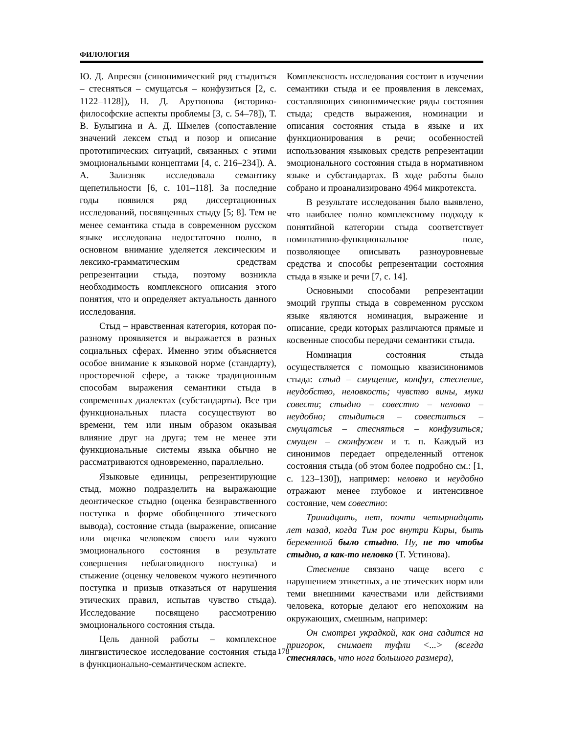ФИЛОЛОГИЯ
Ю. Д. Апресян (синонимический ряд стыдиться – стесняться – смущатсья – конфузиться [2, с. 1122–1128]), Н. Д. Арутюнова (историко-философские аспекты проблемы [3, с. 54–78]), Т. В. Булыгина и А. Д. Шмелев (сопоставление значений лексем стыд и позор и описание прототипических ситуаций, связанных с этими эмоциональными концептами [4, с. 216–234]). А. А. Зализняк исследовала семантику щепетильности [6, с. 101–118]. За последние годы появился ряд диссертационных исследований, посвященных стыду [5; 8]. Тем не менее семантика стыда в современном русском языке исследована недостаточно полно, в основном внимание уделяется лексическим и лексико-грамматическим средствам репрезентации стыда, поэтому возникла необходимость комплексного описания этого понятия, что и определяет актуальность данного исследования.
Стыд – нравственная категория, которая по-разному проявляется и выражается в разных социальных сферах. Именно этим объясняется особое внимание к языковой норме (стандарту), просторечной сфере, а также традиционным способам выражения семантики стыда в современных диалектах (субстандарты). Все три функциональных пласта сосуществуют во времени, тем или иным образом оказывая влияние друг на друга; тем не менее эти функциональные системы языка обычно не рассматриваются одновременно, параллельно.
Языковые единицы, репрезентирующие стыд, можно подразделить на выражающие деонтическое стыдно (оценка безнравственного поступка в форме обобщенного этического вывода), состояние стыда (выражение, описание или оценка человеком своего или чужого эмоционального состояния в результате совершения неблаговидного поступка) и стыжение (оценку человеком чужого неэтичного поступка и призыв отказаться от нарушения этических правил, испытав чувство стыда). Исследование посвящено рассмотрению эмоционального состояния стыда.
Цель данной работы – комплексное лингвистическое исследование состояния стыда в функционально-семантическом аспекте.
Комплексность исследования состоит в изучении семантики стыда и ее проявления в лексемах, составляющих синонимические ряды состояния стыда; средств выражения, номинации и описания состояния стыда в языке и их функционирования в речи; особенностей использования языковых средств репрезентации эмоционального состояния стыда в нормативном языке и субстандартах. В ходе работы было собрано и проанализировано 4964 микротекста.
В результате исследования было выявлено, что наиболее полно комплексному подходу к понятийной категории стыда соответствует номинативно-функциональное поле, позволяющее описывать разноуровневые средства и способы репрезентации состояния стыда в языке и речи [7, с. 14].
Основными способами репрезентации эмоций группы стыда в современном русском языке являются номинация, выражение и описание, среди которых различаются прямые и косвенные способы передачи семантики стыда.
Номинация состояния стыда осуществляется с помощью квазисинонимов стыда: стыд – смущение, конфуз, стеснение, неудобство, неловкость; чувство вины, муки совести; стыдно – совестно – неловко – неудобно; стыдиться – совеститься – смущатсья – стесняться – конфузиться; смущен – сконфужен и т. п. Каждый из синонимов передает определенный оттенок состояния стыда (об этом более подробно см.: [1, с. 123–130]), например: неловко и неудобно отражают менее глубокое и интенсивное состояние, чем совестно:
Тринадцать, нет, почти четырнадцать лет назад, когда Тим рос внутри Киры, быть беременной было стыдно. Ну, не то чтобы стыдно, а как-то неловко (Т. Устинова).
Стеснение связано чаще всего с нарушением этикетных, а не этических норм или теми внешними качествами или действиями человека, которые делают его непохожим на окружающих, смешным, например:
Он смотрел украдкой, как она садится на пригорок, снимает туфли <...> (всегда стеснялась, что нога большого размера),
178